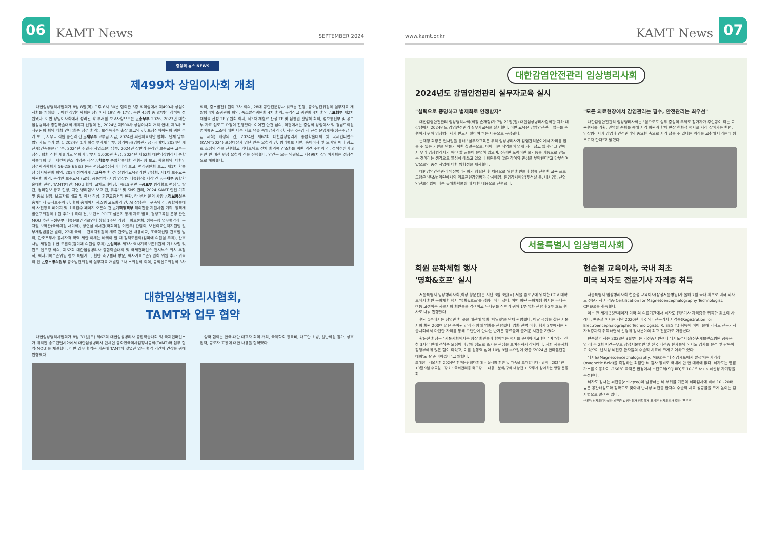06 KAMT News SEPTEMBER 2024
중앙회 뉴스 NEWS
제499차 상임이사회 개최
대한임상병리사협회가 8월 8일(목) 오후 6시 30분 협회관 5층 회의실에서 제499차 상임이사회를 개최했다. 이번 상임이사회는 상임이사 19명 중 17명, 총원 45명 중 37명이 참석해 성원됐다. 이번 상임이사회에서 정리된 각 부서별 보고사항으로는 △총무부 2026, 2027년 대한임상병리사 종합학술대회 개최지 신청의 건, 2024년 제500차 상임이사회 개최 안내, 제3차 조직위원회 회의 개최 안내(최종 점검 회의), 보건복지부 출장 보고의 건, 포상심의위원회 위원 추가 보고, 사무국 직원 승진의 건 △재무부 교부금 지급, 2024년 씨젠의료재단 협회비 단체 납부, 법인카드 추가 발급, 2024년 1기 확정 부가세 납부, 정기예금(임평원기금) 재예치, 2024년 재산세(건축물분) 납부, 2024년 주민세(사업소분) 납부, 2024년 상반기 온라인 보수교육 교부금 정산, 협회 신한 제휴카드 연회비 납부자 5,000원 환급, 2024년 제62회 대한임상병리사 종합학술대회 및 국제컨퍼런스 기념품 제작 △학술부 종합학술대회 진행사항 보고, 학술회의, 대한임상검사과학회지 56-2호(6월호) 논문 편집교정심사비 내역 보고, 편집위원회 보고, 제1차 학술상 심사위원회 회의, 2024 정책과제 △교육부 한국임상병리교육평가원 간담회, 제1차 보수교육위원회 회의, 온라인 보수교육 (교양, 공통영역) 시범 영상(인터뷰형식) 제작 건 △국제부 종합학술대회 관련, TAMT(대만) MOU 협약, 교차트레이닝, IFBLS 관련 △공보부 병리협보 편집 및 발간, 병리협보 광고 현황, 지면 병리협보 보고 건, 유튜브 및 SNS 관리, 2024 KAMT 인천 기획 및 홍보 일정, 보도자료 배포 및 축사 작성, 회원고충처리 현황, 타 부서 문의 사항 △정보통신부 홈페이지 유지보수의 건, 협회 홈페이지 시스템 고도화의 건, AI 상담센터 구축의 건, 종합학술대회 사전등록 페이지 및 초록접수 페이지 오픈의 건 △기획정책부 해외진출 지원사업 기획, 정책개발연구위원회 위원 추가 위촉의 건, 보건소 POCT 설문지 통계 자료 발표, 평생교육원 운영 관련 MOU 추진 △정무부 더좋은보건의료연대 창립 1주년 기념 국회토론회, 성북구청 업무협약식, 구자필 보좌관(국회의원 서미화), 황연실 비서관(국회의원 이인주) 간담회, 보건의료인력지원법 일부개정법률안 발의, 22대 국회 보건복지위원회 계류 간호법안 내용비교, 조국혁신당 간호법 발의, 간호조무사 응시자격 학력 제한 이체는 바꿔야 할 때 정책토론회(김미애 의원실 주최), 간호사법 제정을 위한 토론회(김미애 의원실 주최) △섭외부 제3차 역사기록보존위원회 기초사업 및 진로 멘토링 회의, 제62회 대한임상병리사 종합학술대회 및 국제컨퍼런스 전시부스 위치 추첨식, 역사기록보존위원 협보 특별기고, 천안 축구센터 방문, 역사기록보존위원회 위원 추가 위촉의 건 △중소병의원부 중소발전위원회 실무자료 개발팀 3차 소위원회 회의, 공익신고위원회 3차 회의, 중소발전위원회 3차 회의, 28대 공단전문강사 워크숍 진행, 중소발전위원회 실무자료 개발팀 4차 소위원회 회의, 중소발전위원회 4차 회의, 공익신고 위원회 4차 회의 △보험부 제2차 채혈료 산정 TF 위원회 회의, 제3차 채혈료 산정 TF 및 심평원 간담회 회의, 정보통신부 및 공보부 자료 업로드 요청이 진행됐다. 이어진 안건 심의, 의결에서는 중앙회 상임이사 및 경남도회원 명예훼손 고소에 대한 내부 자료 유출 특별감사의 건, 사무국운영 제 규정 운영세칙(정근수당 지급 세칙) 개정의 건, 2024년 제62회 대한임상병리사 종합학술대회 및 국제컨퍼런스(KAMT2024) 포상대상자 명단 인준 요청의 건, 병리협보 지면, 홈페이지 및 모바일 배너 광고료 조정의 건을 진행했고 기타토의로 전차 회의록 간소화를 위한 의견 수렴의 건, 정책추진비 3천만 원 예산 편성 요청의 건을 진행했다. 안건은 모두 의결됐고 제499차 상임이사회는 정상적으로 폐회했다.
대한임상병리사협회,
TAMT와 업무 협약
대한임상병리사협회가 8월 31일(토) 제62회 대한임상병리사 종합학술대회 및 국제컨퍼런스가 개최된 송도컨벤시아에서 대만임상병리사 단체인 중화민국의사검정사공회(TAMT)와 업무 협약(MOU)을 체결했다. 이번 업무 협약은 기존에 TAMT와 맺었던 업무 협약 기간의 연장을 위해 진행됐다.
양국 협회는 한국-대만 대표자 회의 개최, 국제학회 등록비, 대표단 초빙, 일반회원 참가, 상호협력, 공로자 표창에 대한 내용을 협약했다.
www.kamt.or.kr KAMT News 07
대한감염안전관리 임상병리사회
2024년도 감염안전관리 실무자교육 실시
"실력으로 증명하고 법제화로 인정받자"
대한감염안전관리 임상병리사회(회장 손재형)가 7월 21일(일) 대한임상병리사협회관 지하 대강당에서 2024년도 감염안전관리 실무자교육을 실시했다. 이번 교육은 감염안전관리 업무를 수행하기 위해 임상병리사가 반드시 알아야 하는 내용으로 구성됐다.
손재형 회장은 인사말을 통해 "실무자교육은 우리 임상병리사가 감염관리분야에서 자리를 잡을 수 있는 기반을 만들기 위한 첫걸음으로, 이미 다른 직역들이 넓게 자리 잡고 있지만 그 안에서 우리 임상병리사가 해야 할 일들이 분명히 있으며, 진정한 노력이란 불가능을 가능으로 만드는 것이라는 생각으로 열심히 애쓰고 있으니 회원들의 많은 참여와 관심을 부탁한다"고 당부하며 앞으로의 중점 사업에 대한 방향성을 제시했다.
대한감염안전관리 임상병리사회가 창립된 후 처음으로 일반 회원들과 함께 진행한 교육 프로그램은 '중소병의원에서의 의료관련감염병과 감시배양, 환경감시배양(투석실 물, 내시경), 산업안전보건법에 따른 유해화학물질'에 대한 내용으로 진행됐다.
"모든 의료현장에서 감염관리는 필수, 안전관리는 최우선"
대한감염안전관리 임상병리사회는 "앞으로도 실무 중심의 주제로 참가자가 주인공이 되는 교육행사를 기획, 권역별 순회를 통해 지역 회원과 함께 현장 친화적 행사로 자리 잡아가는 한편, 임상병리사가 감염과 안전관리의 중요한 축으로 자리 잡을 수 있다는 의식을 고취해 나가는데 힘쓰고자 한다"고 밝혔다.
서울특별시 임상병리사회
회원 문화체험 행사
'영화&호프' 실시
서울특별시 임상병리사회(회장 황문선)는 지난 8월 8일(목) 서울 종로구에 위치한 CGV 대학로에서 회원 문화체험 행사 '영화&호프'를 성황리에 마쳤다. 이번 회원 문화체험 행사는 무더운 여름 고생하는 서울시회 회원들을 격려하고 무더위를 식히기 위해 1부 영화 관람과 2부 호프 행사로 나눠 진행됐다.
행사 1부에서는 상영관 한 곳을 대관해 영화 '파일럿'을 단체 관람했다. 이날 극장을 찾은 서울시회 회원 200여 명은 준비된 간식과 함께 영화를 관람했다. 영화 관람 이후, 행사 2부에서는 서울시회에서 마련한 자리를 통해 오랜만에 만나는 반가운 동료들과 즐거운 시간을 가졌다.
황문선 회장은 "서울시회에서는 항상 회원들과 함께하는 행사를 준비하려고 한다"며 "참가 신청 3시간 만에 선착순 모집이 마감될 정도로 뜨거운 관심을 보여주셔서 감사하다. 저희 서울시회 집행부에게 많은 힘이 되었고, 이를 원동력 삼아 10월 9일 수요일에 있을 '2024년 한마음단합대회'도 잘 준비하겠다"고 밝혔다.
초대장 · 서울시회 2024년 한마음단합대회에 서울시회 회원 및 가족을 초대합니다 · 일시 : 2024년 10월 9일 수요일 · 장소 : 국회관리용 축구장1 · 내용 : 분회/구회 대항전 + 모두가 참여하는 명랑 운동회
현순철 교육이사, 국내 최초
미국 뇌자도 전문기사 자격증 취득
서울특별시 임상병리사회 현순철 교육이사(삼성서울병원)가 올해 7월 국내 최초로 미국 뇌자도 전문기사 자격증(Certification for Magnetoencephalography Technologist, CMEG)을 취득했다.
이는 전 세계 35번째이자 미국 외 의료기관에서 뇌자도 전문기사 자격증을 취득한 최초의 사례다. 현순철 이사는 지난 2020년 미국 뇌파전문기사 자격증(Registration for Electroencephalographic Technologists, R. EEG T.) 취득에 이어, 올해 뇌자도 전문기사 자격증까지 취득하면서 신경계 검사분야의 최고 전문가로 거듭났다.
현순철 이사는 2023년 3월부터는 뇌전증지원센터 뇌자도검사실(신촌세브란스병원 공동운영)에 주 2회 파견근무로 삼성서울병원 및 전국 뇌전증 환자들의 뇌자도 검사를 분석 및 판독하고 있으며 난치성 뇌전증 환자들의 수술적 치료에 크게 기여하고 있다.
뇌자도(Magnetoencephalography, MEG)는 뇌 신경세포에서 발생하는 자기장(magnetic field)을 측정하는 최첨단 뇌 검사 장비로 국내에 단 한 대밖에 없다. 뇌자도는 헬륨 가스를 이용하여 -266℃ 극저온 환경에서 초전도체(SQUID)로 10-15 tesla 뇌신경 자기장을 측정한다.
뇌자도 검사는 뇌전증(epilepsy)이 발생하는 뇌 부위를 기존의 뇌파검사에 비해 10~20배 높은 공간해상도와 정확도로 찾아내 난치성 뇌전증 환자의 수술적 치료 성공률을 크게 높이는 검사법으로 알려져 있다.
*사진: 뇌자도검사실과 뇌전증 발생부위가 정확하게 표시된 뇌자도검사 결과 (푸른색)